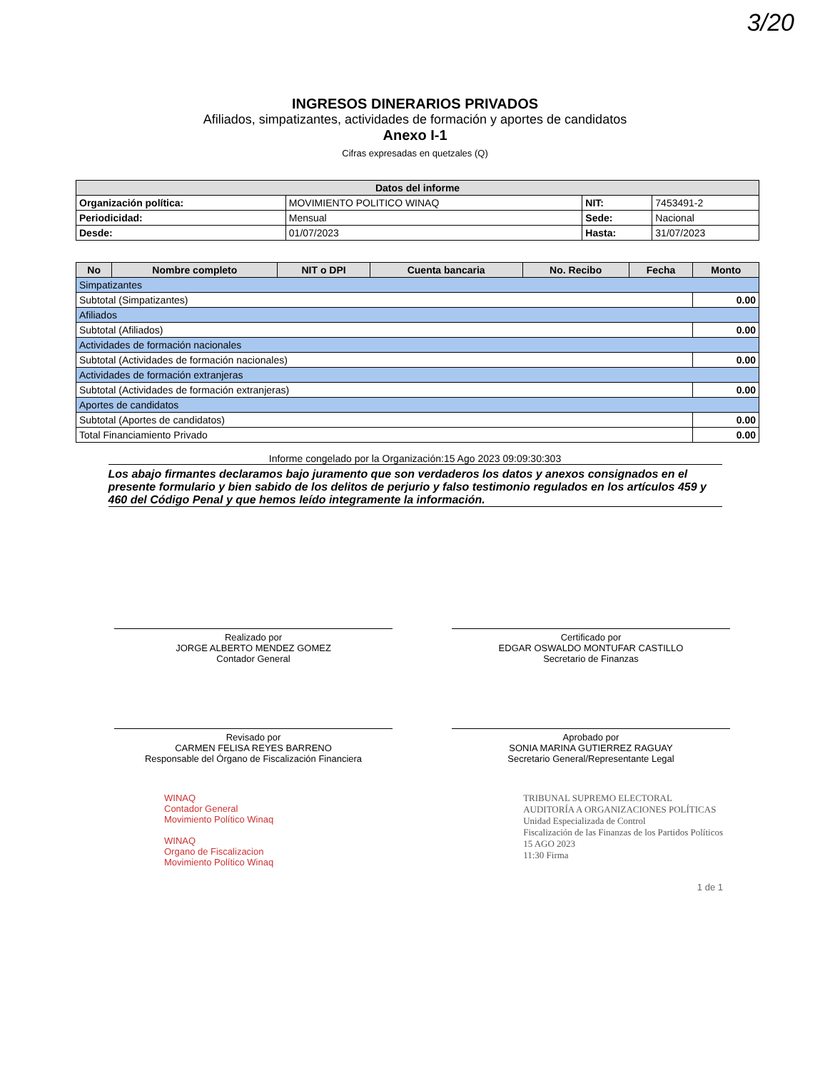3/20
INGRESOS DINERARIOS PRIVADOS
Afiliados, simpatizantes, actividades de formación y aportes de candidatos
Anexo I-1
Cifras expresadas en quetzales (Q)
| Datos del informe | | | |
| --- | --- | --- | --- |
| Organización política: | MOVIMIENTO POLITICO WINAQ | NIT: | 7453491-2 |
| Periodicidad: | Mensual | Sede: | Nacional |
| Desde: | 01/07/2023 | Hasta: | 31/07/2023 |
| No | Nombre completo | NIT o DPI | Cuenta bancaria | No. Recibo | Fecha | Monto |
| --- | --- | --- | --- | --- | --- | --- |
| Simpatizantes | | | | | | |
| Subtotal (Simpatizantes) | | | | | | 0.00 |
| Afiliados | | | | | | |
| Subtotal (Afiliados) | | | | | | 0.00 |
| Actividades de formación nacionales | | | | | | |
| Subtotal (Actividades de formación nacionales) | | | | | | 0.00 |
| Actividades de formación extranjeras | | | | | | |
| Subtotal (Actividades de formación extranjeras) | | | | | | 0.00 |
| Aportes de candidatos | | | | | | |
| Subtotal (Aportes de candidatos) | | | | | | 0.00 |
| Total Financiamiento Privado | | | | | | 0.00 |
Informe congelado por la Organización:15 Ago 2023 09:09:30:303
Los abajo firmantes declaramos bajo juramento que son verdaderos los datos y anexos consignados en el presente formulario y bien sabido de los delitos de perjurio y falso testimonio regulados en los artículos 459 y 460 del Código Penal y que hemos leído integramente la información.
Realizado por
JORGE ALBERTO MENDEZ GOMEZ
Contador General
Certificado por
EDGAR OSWALDO MONTUFAR CASTILLO
Secretario de Finanzas
Revisado por
CARMEN FELISA REYES BARRENO
Responsable del Órgano de Fiscalización Financiera
Aprobado por
SONIA MARINA GUTIERREZ RAGUAY
Secretario General/Representante Legal
WINAQ
Contador General
Movimiento Político Winaq
WINAQ
Organo de Fiscalizacion
Movimiento Político Winaq
TRIBUNAL SUPREMO ELECTORAL
AUDITORÍA A ORGANIZACIONES POLÍTICAS
Unidad Especializada de Control
Fiscalización de las Finanzas de los Partidos Políticos
15 AGO 2023
11:30 Firma
1 de 1